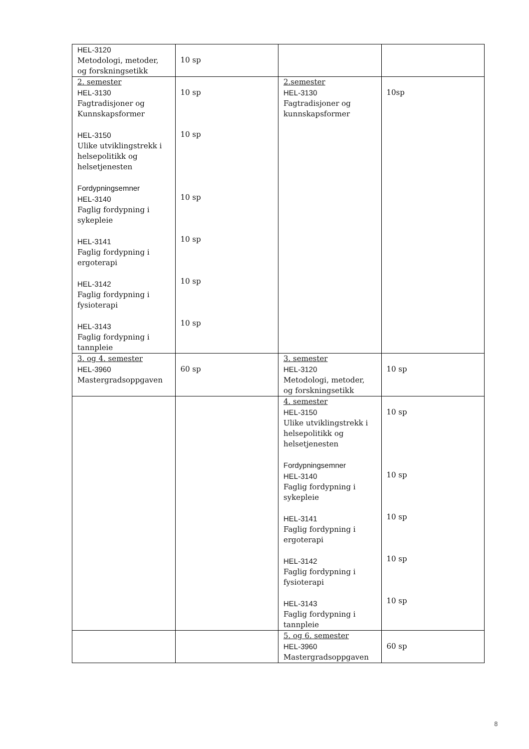| HEL-3120 Metodologi, metoder, og forskningsetikk | 10 sp | | |
| 2. semester HEL-3130 Fagtradisjoner og Kunnskapsformer HEL-3150 Ulike utviklingstrekk i helsepolitikk og helsetjenesten Fordypningsemner HEL-3140 Faglig fordypning i sykepleie HEL-3141 Faglig fordypning i ergoterapi HEL-3142 Faglig fordypning i fysioterapi HEL-3143 Faglig fordypning i tannpleie | 10 sp 10 sp 10 sp 10 sp 10 sp 10 sp | 2.semester HEL-3130 Fagtradisjoner og kunnskapsformer | 10sp |
| 3. og 4. semester HEL-3960 Mastergradsoppgaven | 60 sp | 3. semester HEL-3120 Metodologi, metoder, og forskningsetikk | 10 sp |
| | | 4. semester HEL-3150 Ulike utviklingstrekk i helsepolitikk og helsetjenesten Fordypningsemner HEL-3140 Faglig fordypning i sykepleie HEL-3141 Faglig fordypning i ergoterapi HEL-3142 Faglig fordypning i fysioterapi HEL-3143 Faglig fordypning i tannpleie | 10 sp 10 sp 10 sp 10 sp 10 sp |
| | | 5. og 6. semester HEL-3960 Mastergradsoppgaven | 60 sp |
8